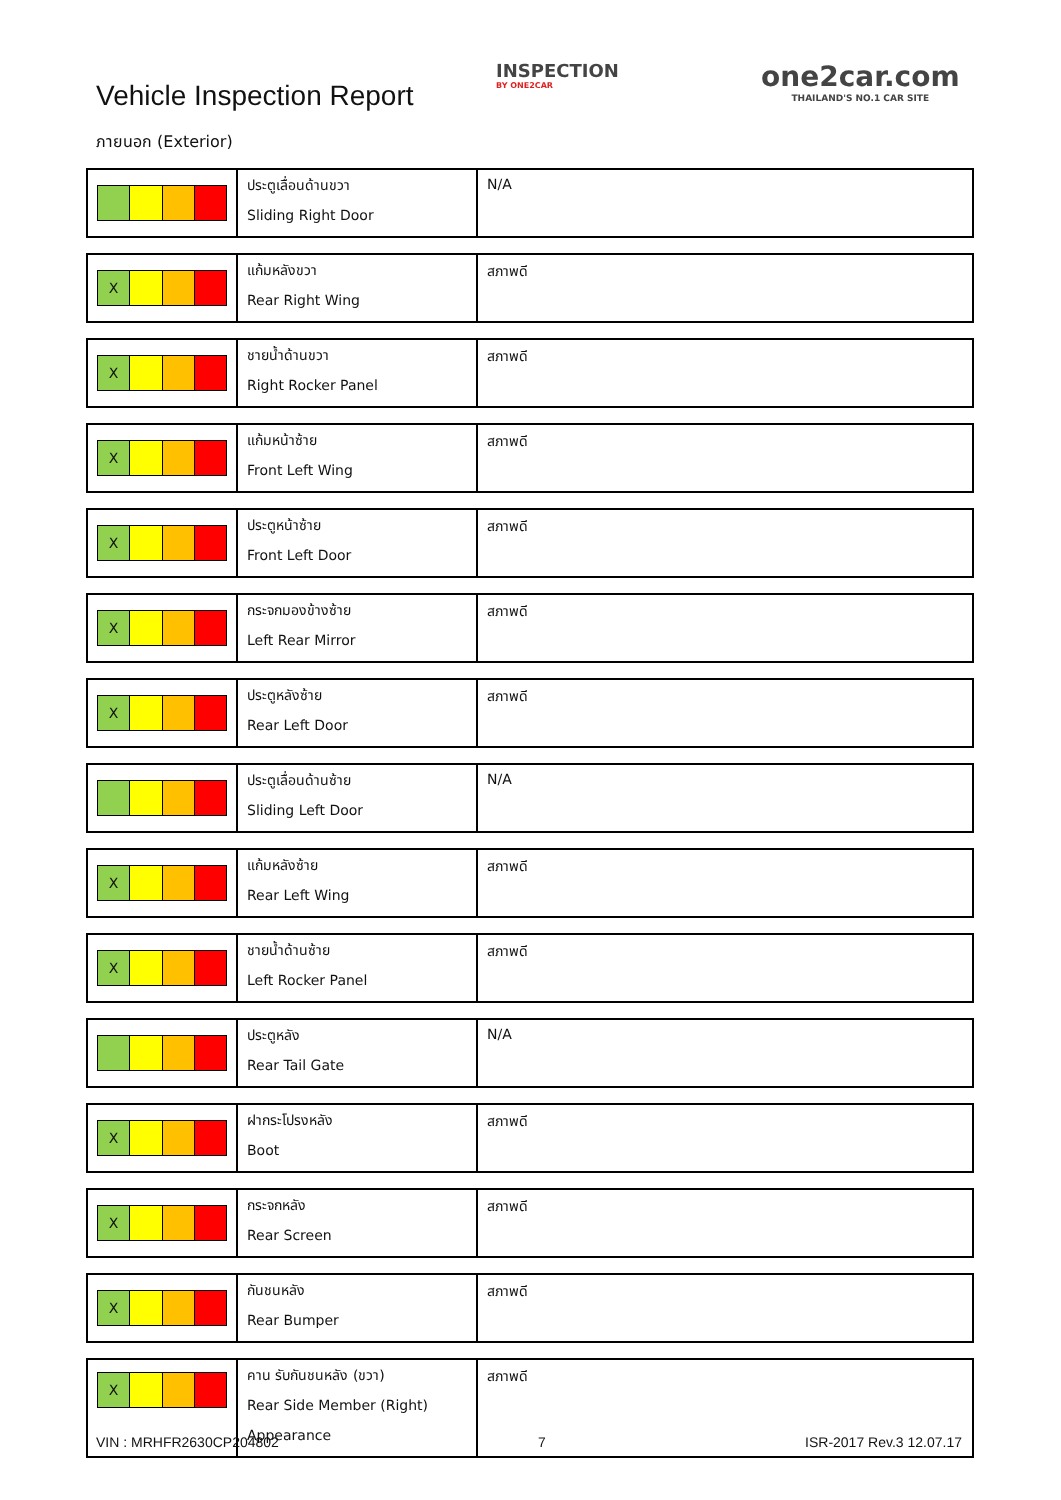Vehicle Inspection Report
INSPECTION
BY ONE2CAR
one2car.com
THAILAND'S NO.1 CAR SITE
ภายนอก (Exterior)
| | ประตูเลื่อนด้านขวา Sliding Right Door | N/A |
| X | แก้มหลังขวา Rear Right Wing | สภาพดี |
| X | ชายน้ำด้านขวา Right Rocker Panel | สภาพดี |
| X | แก้มหน้าซ้าย Front Left Wing | สภาพดี |
| X | ประตูหน้าซ้าย Front Left Door | สภาพดี |
| X | กระจกมองข้างซ้าย Left Rear Mirror | สภาพดี |
| X | ประตูหลังซ้าย Rear Left Door | สภาพดี |
| | ประตูเลื่อนด้านซ้าย Sliding Left Door | N/A |
| X | แก้มหลังซ้าย Rear Left Wing | สภาพดี |
| X | ชายน้ำด้านซ้าย Left Rocker Panel | สภาพดี |
| | ประตูหลัง Rear Tail Gate | N/A |
| X | ฝากระโปรงหลัง Boot | สภาพดี |
| X | กระจกหลัง Rear Screen | สภาพดี |
| X | กันชนหลัง Rear Bumper | สภาพดี |
| X | คาน รับกันชนหลัง (ขวา) Rear Side Member (Right) Appearance | สภาพดี |
VIN : MRHFR2630CP204802 7 ISR-2017 Rev.3 12.07.17